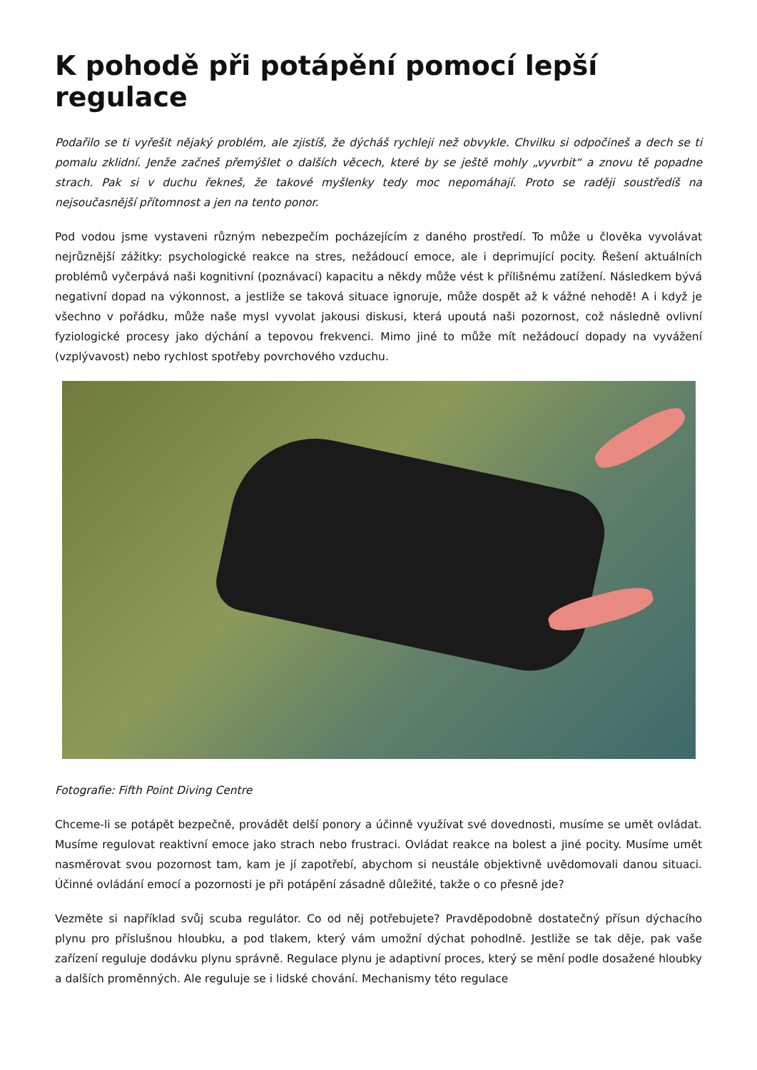K pohodě při potápění pomocí lepší regulace
Podařilo se ti vyřešit nějaký problém, ale zjistíš, že dýcháš rychleji než obvykle. Chvilku si odpočineš a dech se ti pomalu zklidní. Jenže začneš přemýšlet o dalších věcech, které by se ještě mohly „vyvrbit“ a znovu tě popadne strach. Pak si v duchu řekneš, že takové myšlenky tedy moc nepomáhají. Proto se raději soustředíš na nejsoučasnější přítomnost a jen na tento ponor.
Pod vodou jsme vystaveni různým nebezpečím pocházejícím z daného prostředí. To může u člověka vyvolávat nejrůznější zážitky: psychologické reakce na stres, nežádoucí emoce, ale i deprimující pocity. Řešení aktuálních problémů vyčerpává naši kognitivní (poznávací) kapacitu a někdy může vést k přílišnému zatížení. Následkem bývá negativní dopad na výkonnost, a jestliže se taková situace ignoruje, může dospět až k vážné nehodě! A i když je všechno v pořádku, může naše mysl vyvolat jakousi diskusi, která upoutá naši pozornost, což následně ovlivní fyziologické procesy jako dýchání a tepovou frekvenci. Mimo jiné to může mít nežádoucí dopady na vyvážení (vzplývavost) nebo rychlost spotřeby povrchového vzduchu.
Fotografie: Fifth Point Diving Centre
Chceme-li se potápět bezpečně, provádět delší ponory a účinně využívat své dovednosti, musíme se umět ovládat. Musíme regulovat reaktivní emoce jako strach nebo frustraci. Ovládat reakce na bolest a jiné pocity. Musíme umět nasměrovat svou pozornost tam, kam je jí zapotřebí, abychom si neustále objektivně uvědomovali danou situaci. Účinné ovládání emocí a pozornosti je při potápění zásadně důležité, takže o co přesně jde?
Vezměte si například svůj scuba regulátor. Co od něj potřebujete? Pravděpodobně dostatečný přísun dýchacího plynu pro příslušnou hloubku, a pod tlakem, který vám umožní dýchat pohodlně. Jestliže se tak děje, pak vaše zařízení reguluje dodávku plynu správně. Regulace plynu je adaptivní proces, který se mění podle dosažené hloubky a dalších proměnných. Ale reguluje se i lidské chování. Mechanismy této regulace